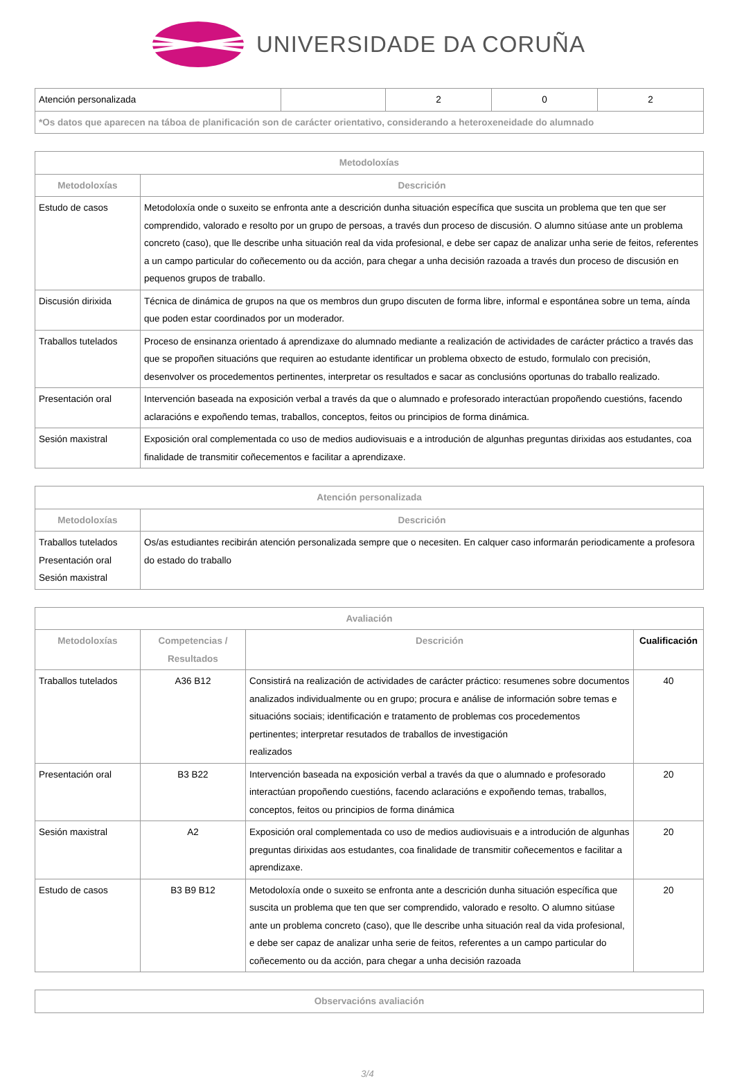UNIVERSIDADE DA CORUÑA
| Atención personalizada | | 2 | 0 | 2 |
| *Os datos que aparecen na táboa de planificación son de carácter orientativo, considerando a heteroxeneidade do alumnado | | | | |
| Metodoloxías | |
| --- | --- |
| Metodoloxías | Descrición |
| Estudo de casos | Metodoloxía onde o suxeito se enfronta ante a descrición dunha situación específica que suscita un problema que ten que ser comprendido, valorado e resolto por un grupo de persoas, a través dun proceso de discusión. O alumno sitúase ante un problema concreto (caso), que lle describe unha situación real da vida profesional, e debe ser capaz de analizar unha serie de feitos, referentes a un campo particular do coñecemento ou da acción, para chegar a unha decisión razoada a través dun proceso de discusión en pequenos grupos de traballo. |
| Discusión dirixida | Técnica de dinámica de grupos na que os membros dun grupo discuten de forma libre, informal e espontánea sobre un tema, aínda que poden estar coordinados por un moderador. |
| Traballos tutelados | Proceso de ensinanza orientado á aprendizaxe do alumnado mediante a realización de actividades de carácter práctico a través das que se propoñen situacións que requiren ao estudante identificar un problema obxecto de estudo, formulalo con precisión, desenvolver os procedementos pertinentes, interpretar os resultados e sacar as conclusións oportunas do traballo realizado. |
| Presentación oral | Intervención baseada na exposición verbal a través da que o alumnado e profesorado interactúan propoñendo cuestións, facendo aclaracións e expoñendo temas, traballos, conceptos, feitos ou principios de forma dinámica. |
| Sesión maxistral | Exposición oral complementada co uso de medios audiovisuais e a introdución de algunhas preguntas dirixidas aos estudantes, coa finalidade de transmitir coñecementos e facilitar a aprendizaxe. |
| Atención personalizada | |
| --- | --- |
| Metodoloxías | Descrición |
| Traballos tutelados Presentación oral Sesión maxistral | Os/as estudiantes recibirán atención personalizada sempre que o necesiten. En calquer caso informarán periodicamente a profesora do estado do traballo |
| Avaliación | | | |
| --- | --- | --- | --- |
| Metodoloxías | Competencias / Resultados | Descrición | Cualificación |
| Traballos tutelados | A36 B12 | Consistirá na realización de actividades de carácter práctico: resumenes sobre documentos analizados individualmente ou en grupo; procura e análise de información sobre temas e situacións sociais; identificación e tratamento de problemas cos procedementos pertinentes; interpretar resutados de traballos de investigación realizados | 40 |
| Presentación oral | B3 B22 | Intervención baseada na exposición verbal a través da que o alumnado e profesorado interactúan propoñendo cuestións, facendo aclaracións e expoñendo temas, traballos, conceptos, feitos ou principios de forma dinámica | 20 |
| Sesión maxistral | A2 | Exposición oral complementada co uso de medios audiovisuais e a introdución de algunhas preguntas dirixidas aos estudantes, coa finalidade de transmitir coñecementos e facilitar a aprendizaxe. | 20 |
| Estudo de casos | B3 B9 B12 | Metodoloxía onde o suxeito se enfronta ante a descrición dunha situación específica que suscita un problema que ten que ser comprendido, valorado e resolto. O alumno sitúase ante un problema concreto (caso), que lle describe unha situación real da vida profesional, e debe ser capaz de analizar unha serie de feitos, referentes a un campo particular do coñecemento ou da acción, para chegar a unha decisión razoada | 20 |
| Observacións avaliación |
| --- |
3/4